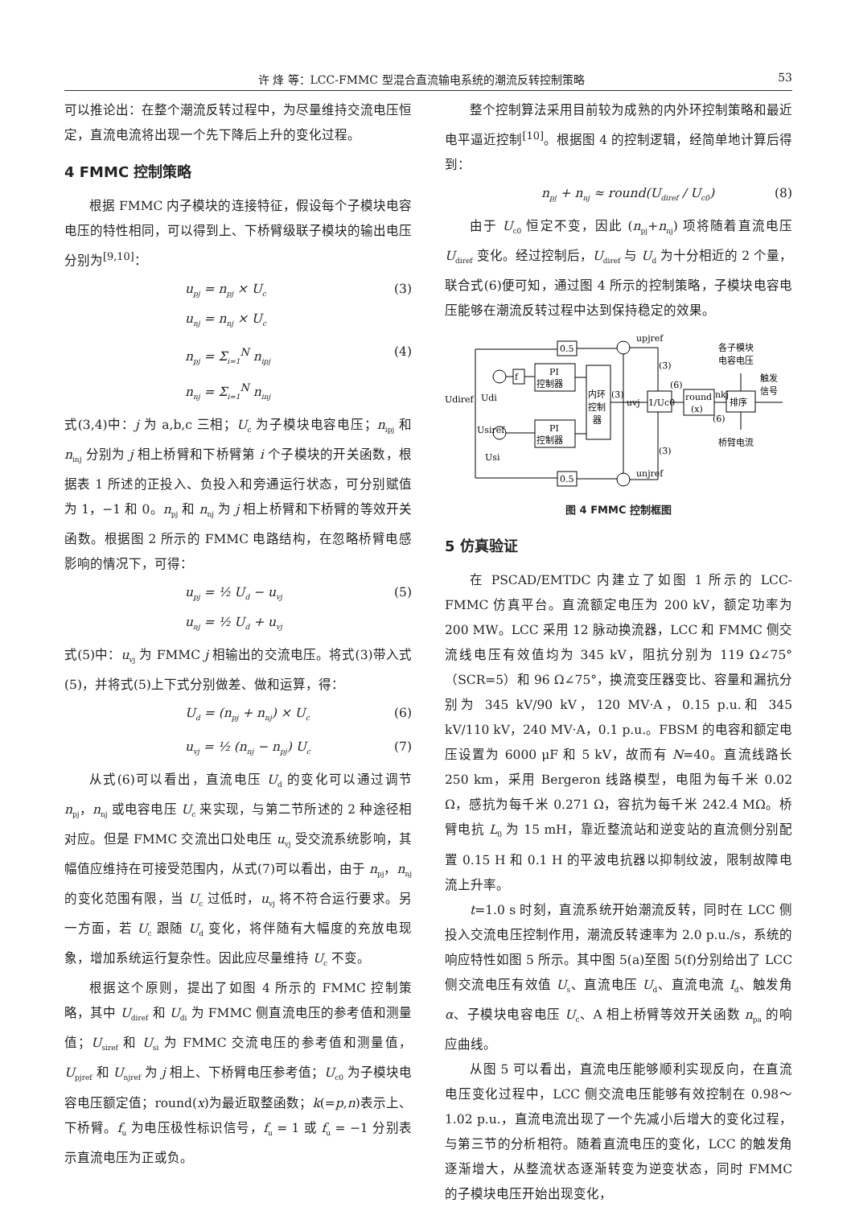许 烽 等：LCC-FMMC 型混合直流输电系统的潮流反转控制策略 53
可以推论出：在整个潮流反转过程中，为尽量维持交流电压恒定，直流电流将出现一个先下降后上升的变化过程。
4 FMMC 控制策略
根据 FMMC 内子模块的连接特征，假设每个子模块电容电压的特性相同，可以得到上、下桥臂级联子模块的输出电压分别为<sup>[9,10]</sup>：
u<sub>pj</sub> = n<sub>pj</sub> × U<sub>c</sub>
u<sub>nj</sub> = n<sub>nj</sub> × U<sub>c</sub> (3)
n<sub>pj</sub> = Σ<sub>i=1</sub><sup>N</sup> n<sub>ipj</sub>
n<sub>nj</sub> = Σ<sub>i=1</sub><sup>N</sup> n<sub>inj</sub> (4)
式(3,4)中：j 为 a,b,c 三相；U<sub>c</sub> 为子模块电容电压；n<sub>ipj</sub> 和 n<sub>inj</sub> 分别为 j 相上桥臂和下桥臂第 i 个子模块的开关函数，根据表 1 所述的正投入、负投入和旁通运行状态，可分别赋值为 1，−1 和 0。n<sub>pj</sub> 和 n<sub>nj</sub> 为 j 相上桥臂和下桥臂的等效开关函数。根据图 2 所示的 FMMC 电路结构，在忽略桥臂电感影响的情况下，可得：
u<sub>pj</sub> = ½ U<sub>d</sub> − u<sub>vj</sub>
u<sub>nj</sub> = ½ U<sub>d</sub> + u<sub>vj</sub> (5)
式(5)中：u<sub>vj</sub> 为 FMMC j 相输出的交流电压。将式(3)带入式(5)，并将式(5)上下式分别做差、做和运算，得：
U<sub>d</sub> = (n<sub>pj</sub> + n<sub>nj</sub>) × U<sub>c</sub> (6)
u<sub>vj</sub> = ½ (n<sub>nj</sub> − n<sub>pj</sub>) U<sub>c</sub> (7)
从式(6)可以看出，直流电压 U<sub>d</sub> 的变化可以通过调节 n<sub>pj</sub>，n<sub>nj</sub> 或电容电压 U<sub>c</sub> 来实现，与第二节所述的 2 种途径相对应。但是 FMMC 交流出口处电压 u<sub>vj</sub> 受交流系统影响，其幅值应维持在可接受范围内，从式(7)可以看出，由于 n<sub>pj</sub>，n<sub>nj</sub> 的变化范围有限，当 U<sub>c</sub> 过低时，u<sub>vj</sub> 将不符合运行要求。另一方面，若 U<sub>c</sub> 跟随 U<sub>d</sub> 变化，将伴随有大幅度的充放电现象，增加系统运行复杂性。因此应尽量维持 U<sub>c</sub> 不变。
根据这个原则，提出了如图 4 所示的 FMMC 控制策略，其中 U<sub>diref</sub> 和 U<sub>di</sub> 为 FMMC 侧直流电压的参考值和测量值；U<sub>siref</sub> 和 U<sub>si</sub> 为 FMMC 交流电压的参考值和测量值，U<sub>pjref</sub> 和 U<sub>njref</sub> 为 j 相上、下桥臂电压参考值；U<sub>c0</sub> 为子模块电容电压额定值；round(x)为最近取整函数；k(=p,n)表示上、下桥臂。f<sub>u</sub> 为电压极性标识信号，f<sub>u</sub> = 1 或 f<sub>u</sub> = −1 分别表示直流电压为正或负。
整个控制算法采用目前较为成熟的内外环控制策略和最近电平逼近控制<sup>[10]</sup>。根据图 4 的控制逻辑，经简单地计算后得到：
n<sub>pj</sub> + n<sub>nj</sub> ≈ round(U<sub>diref</sub> / U<sub>c0</sub>) (8)
由于 U<sub>c0</sub> 恒定不变，因此 (n<sub>pj</sub>+n<sub>nj</sub>) 项将随着直流电压 U<sub>diref</sub> 变化。经过控制后，U<sub>diref</sub> 与 U<sub>d</sub> 为十分相近的 2 个量，联合式(6)便可知，通过图 4 所示的控制策略，子模块电容电压能够在潮流反转过程中达到保持稳定的效果。
0.5
0.5
PI
控制器
PI
控制器
f
内环
控制
器
1/Uc0
round
(x)
排序
Udiref
Udi
Usiref
Usi
upjref
unjref
uvj
(3)
(3)
(3)
(6)
nkj
(6)
各子模块
电容电压
触发
信号
桥臂电流
图 4 FMMC 控制框图
5 仿真验证
在 PSCAD/EMTDC 内建立了如图 1 所示的 LCC-FMMC 仿真平台。直流额定电压为 200 kV，额定功率为 200 MW。LCC 采用 12 脉动换流器，LCC 和 FMMC 侧交流线电压有效值均为 345 kV，阻抗分别为 119 Ω∠75°（SCR=5）和 96 Ω∠75°，换流变压器变比、容量和漏抗分别为 345 kV/90 kV，120 MV·A，0.15 p.u.和 345 kV/110 kV，240 MV·A，0.1 p.u.。FBSM 的电容和额定电压设置为 6000 μF 和 5 kV，故而有 N=40。直流线路长 250 km，采用 Bergeron 线路模型，电阻为每千米 0.02 Ω，感抗为每千米 0.271 Ω，容抗为每千米 242.4 MΩ。桥臂电抗 L<sub>0</sub> 为 15 mH，靠近整流站和逆变站的直流侧分别配置 0.15 H 和 0.1 H 的平波电抗器以抑制纹波，限制故障电流上升率。
t=1.0 s 时刻，直流系统开始潮流反转，同时在 LCC 侧投入交流电压控制作用，潮流反转速率为 2.0 p.u./s，系统的响应特性如图 5 所示。其中图 5(a)至图 5(f)分别给出了 LCC 侧交流电压有效值 U<sub>s</sub>、直流电压 U<sub>d</sub>、直流电流 I<sub>d</sub>、触发角 α、子模块电容电压 U<sub>c</sub>、A 相上桥臂等效开关函数 n<sub>pa</sub> 的响应曲线。
从图 5 可以看出，直流电压能够顺利实现反向，在直流电压变化过程中，LCC 侧交流电压能够有效控制在 0.98～1.02 p.u.，直流电流出现了一个先减小后增大的变化过程，与第三节的分析相符。随着直流电压的变化，LCC 的触发角逐渐增大，从整流状态逐渐转变为逆变状态，同时 FMMC 的子模块电压开始出现变化，